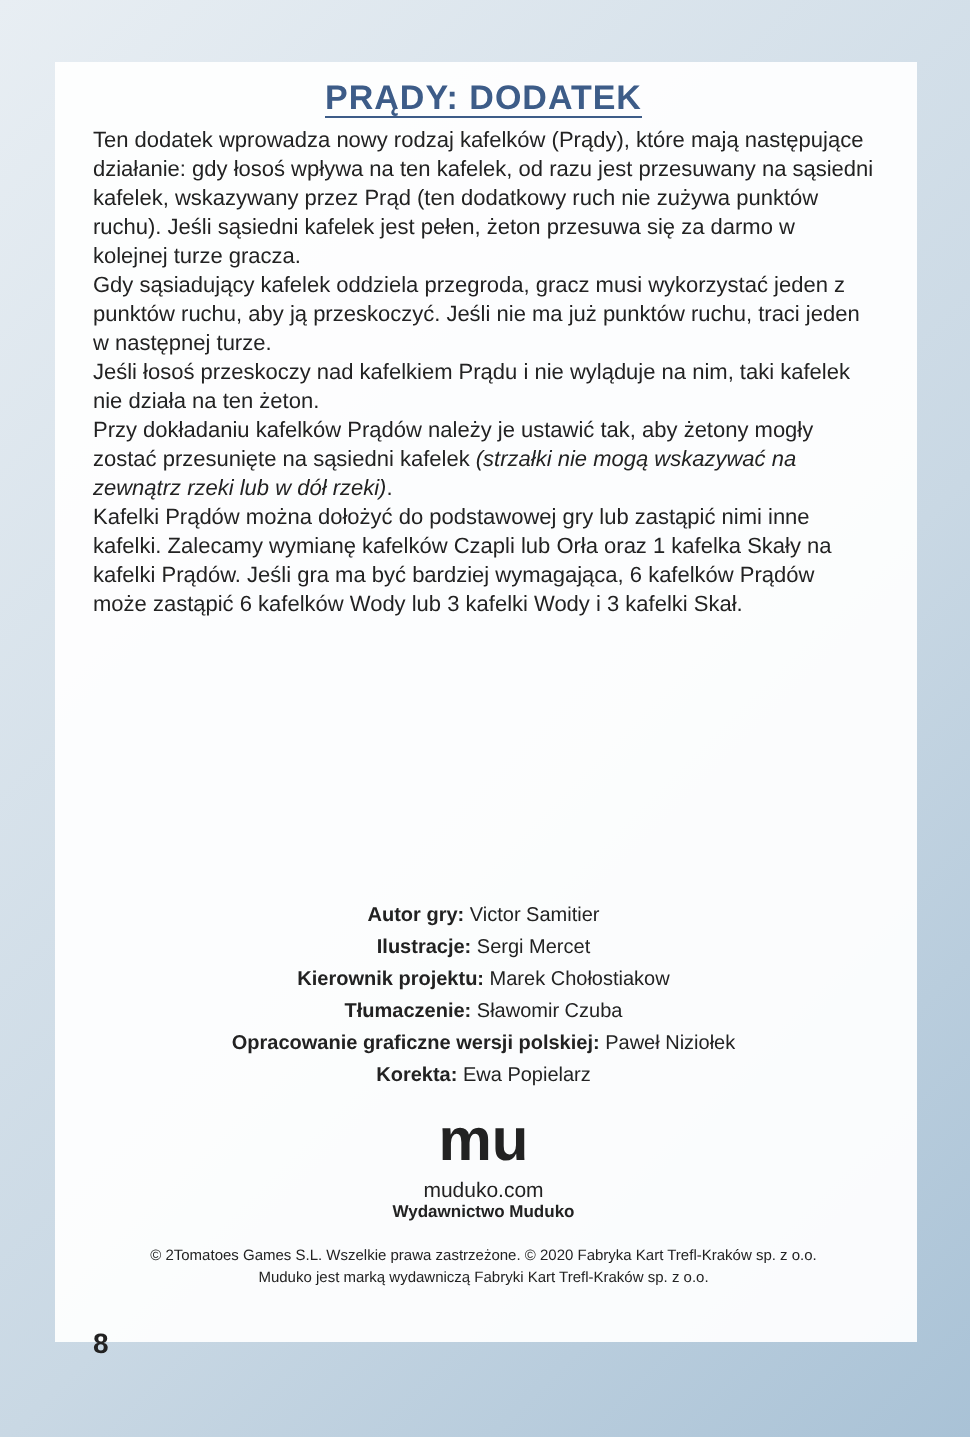PRĄDY: DODATEK
Ten dodatek wprowadza nowy rodzaj kafelków (Prądy), które mają następujące działanie: gdy łosoś wpływa na ten kafelek, od razu jest przesuwany na sąsiedni kafelek, wskazywany przez Prąd (ten dodatkowy ruch nie zużywa punktów ruchu). Jeśli sąsiedni kafelek jest pełen, żeton przesuwa się za darmo w kolejnej turze gracza.
Gdy sąsiadujący kafelek oddziela przegroda, gracz musi wykorzystać jeden z punktów ruchu, aby ją przeskoczyć. Jeśli nie ma już punktów ruchu, traci jeden w następnej turze.
Jeśli łosoś przeskoczy nad kafelkiem Prądu i nie wyląduje na nim, taki kafelek nie działa na ten żeton.
Przy dokładaniu kafelków Prądów należy je ustawić tak, aby żetony mogły zostać przesunięte na sąsiedni kafelek (strzałki nie mogą wskazywać na zewnątrz rzeki lub w dół rzeki).
Kafelki Prądów można dołożyć do podstawowej gry lub zastąpić nimi inne kafelki. Zalecamy wymianę kafelków Czapli lub Orła oraz 1 kafelka Skały na kafelki Prądów. Jeśli gra ma być bardziej wymagająca, 6 kafelków Prądów może zastąpić 6 kafelków Wody lub 3 kafelki Wody i 3 kafelki Skał.
Autor gry: Victor Samitier
Ilustracje: Sergi Mercet
Kierownik projektu: Marek Chołostiakow
Tłumaczenie: Sławomir Czuba
Opracowanie graficzne wersji polskiej: Paweł Niziołek
Korekta: Ewa Popielarz
mu
muduko.com
Wydawnictwo Muduko
© 2Tomatoes Games S.L. Wszelkie prawa zastrzeżone. © 2020 Fabryka Kart Trefl-Kraków sp. z o.o.
Muduko jest marką wydawniczą Fabryki Kart Trefl-Kraków sp. z o.o.
8